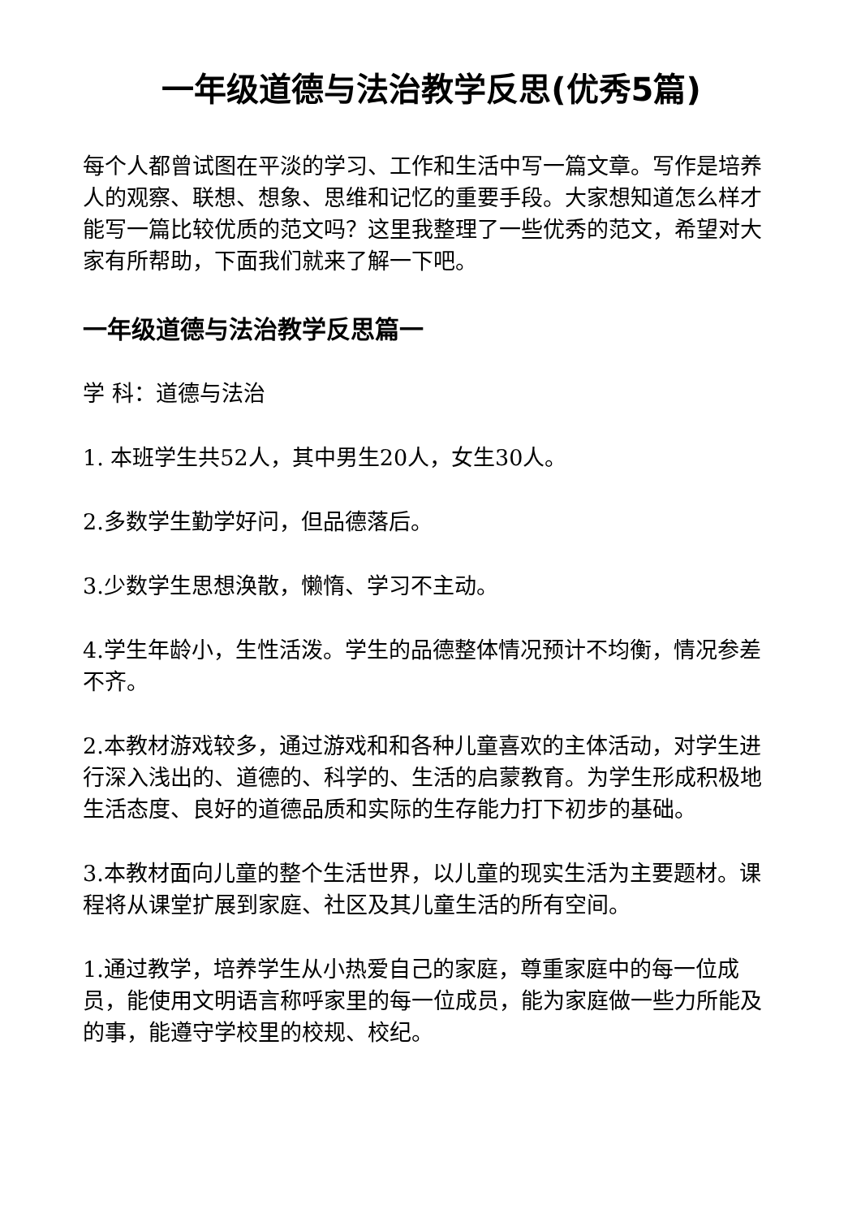一年级道德与法治教学反思(优秀5篇)
每个人都曾试图在平淡的学习、工作和生活中写一篇文章。写作是培养人的观察、联想、想象、思维和记忆的重要手段。大家想知道怎么样才能写一篇比较优质的范文吗？这里我整理了一些优秀的范文，希望对大家有所帮助，下面我们就来了解一下吧。
一年级道德与法治教学反思篇一
学 科：道德与法治
1. 本班学生共52人，其中男生20人，女生30人。
2.多数学生勤学好问，但品德落后。
3.少数学生思想涣散，懒惰、学习不主动。
4.学生年龄小，生性活泼。学生的品德整体情况预计不均衡，情况参差不齐。
2.本教材游戏较多，通过游戏和和各种儿童喜欢的主体活动，对学生进行深入浅出的、道德的、科学的、生活的启蒙教育。为学生形成积极地生活态度、良好的道德品质和实际的生存能力打下初步的基础。
3.本教材面向儿童的整个生活世界，以儿童的现实生活为主要题材。课程将从课堂扩展到家庭、社区及其儿童生活的所有空间。
1.通过教学，培养学生从小热爱自己的家庭，尊重家庭中的每一位成员，能使用文明语言称呼家里的每一位成员，能为家庭做一些力所能及的事，能遵守学校里的校规、校纪。